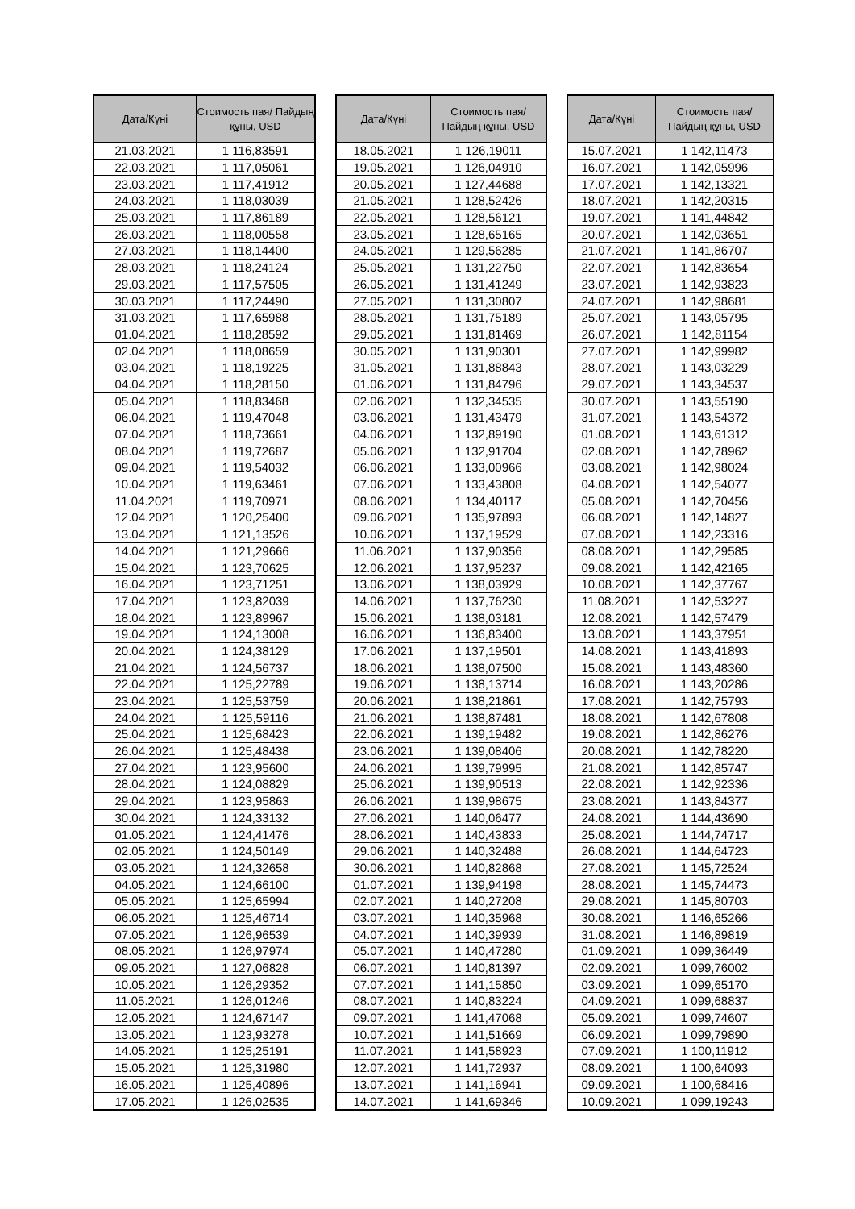| Дата/Күні | Стоимость пая/ Пайдың құны, USD |
| --- | --- |
| 21.03.2021 | 1 116,83591 |
| 22.03.2021 | 1 117,05061 |
| 23.03.2021 | 1 117,41912 |
| 24.03.2021 | 1 118,03039 |
| 25.03.2021 | 1 117,86189 |
| 26.03.2021 | 1 118,00558 |
| 27.03.2021 | 1 118,14400 |
| 28.03.2021 | 1 118,24124 |
| 29.03.2021 | 1 117,57505 |
| 30.03.2021 | 1 117,24490 |
| 31.03.2021 | 1 117,65988 |
| 01.04.2021 | 1 118,28592 |
| 02.04.2021 | 1 118,08659 |
| 03.04.2021 | 1 118,19225 |
| 04.04.2021 | 1 118,28150 |
| 05.04.2021 | 1 118,83468 |
| 06.04.2021 | 1 119,47048 |
| 07.04.2021 | 1 118,73661 |
| 08.04.2021 | 1 119,72687 |
| 09.04.2021 | 1 119,54032 |
| 10.04.2021 | 1 119,63461 |
| 11.04.2021 | 1 119,70971 |
| 12.04.2021 | 1 120,25400 |
| 13.04.2021 | 1 121,13526 |
| 14.04.2021 | 1 121,29666 |
| 15.04.2021 | 1 123,70625 |
| 16.04.2021 | 1 123,71251 |
| 17.04.2021 | 1 123,82039 |
| 18.04.2021 | 1 123,89967 |
| 19.04.2021 | 1 124,13008 |
| 20.04.2021 | 1 124,38129 |
| 21.04.2021 | 1 124,56737 |
| 22.04.2021 | 1 125,22789 |
| 23.04.2021 | 1 125,53759 |
| 24.04.2021 | 1 125,59116 |
| 25.04.2021 | 1 125,68423 |
| 26.04.2021 | 1 125,48438 |
| 27.04.2021 | 1 123,95600 |
| 28.04.2021 | 1 124,08829 |
| 29.04.2021 | 1 123,95863 |
| 30.04.2021 | 1 124,33132 |
| 01.05.2021 | 1 124,41476 |
| 02.05.2021 | 1 124,50149 |
| 03.05.2021 | 1 124,32658 |
| 04.05.2021 | 1 124,66100 |
| 05.05.2021 | 1 125,65994 |
| 06.05.2021 | 1 125,46714 |
| 07.05.2021 | 1 126,96539 |
| 08.05.2021 | 1 126,97974 |
| 09.05.2021 | 1 127,06828 |
| 10.05.2021 | 1 126,29352 |
| 11.05.2021 | 1 126,01246 |
| 12.05.2021 | 1 124,67147 |
| 13.05.2021 | 1 123,93278 |
| 14.05.2021 | 1 125,25191 |
| 15.05.2021 | 1 125,31980 |
| 16.05.2021 | 1 125,40896 |
| 17.05.2021 | 1 126,02535 |
| Дата/Күні | Стоимость пая/ Пайдың құны, USD |
| --- | --- |
| 18.05.2021 | 1 126,19011 |
| 19.05.2021 | 1 126,04910 |
| 20.05.2021 | 1 127,44688 |
| 21.05.2021 | 1 128,52426 |
| 22.05.2021 | 1 128,56121 |
| 23.05.2021 | 1 128,65165 |
| 24.05.2021 | 1 129,56285 |
| 25.05.2021 | 1 131,22750 |
| 26.05.2021 | 1 131,41249 |
| 27.05.2021 | 1 131,30807 |
| 28.05.2021 | 1 131,75189 |
| 29.05.2021 | 1 131,81469 |
| 30.05.2021 | 1 131,90301 |
| 31.05.2021 | 1 131,88843 |
| 01.06.2021 | 1 131,84796 |
| 02.06.2021 | 1 132,34535 |
| 03.06.2021 | 1 131,43479 |
| 04.06.2021 | 1 132,89190 |
| 05.06.2021 | 1 132,91704 |
| 06.06.2021 | 1 133,00966 |
| 07.06.2021 | 1 133,43808 |
| 08.06.2021 | 1 134,40117 |
| 09.06.2021 | 1 135,97893 |
| 10.06.2021 | 1 137,19529 |
| 11.06.2021 | 1 137,90356 |
| 12.06.2021 | 1 137,95237 |
| 13.06.2021 | 1 138,03929 |
| 14.06.2021 | 1 137,76230 |
| 15.06.2021 | 1 138,03181 |
| 16.06.2021 | 1 136,83400 |
| 17.06.2021 | 1 137,19501 |
| 18.06.2021 | 1 138,07500 |
| 19.06.2021 | 1 138,13714 |
| 20.06.2021 | 1 138,21861 |
| 21.06.2021 | 1 138,87481 |
| 22.06.2021 | 1 139,19482 |
| 23.06.2021 | 1 139,08406 |
| 24.06.2021 | 1 139,79995 |
| 25.06.2021 | 1 139,90513 |
| 26.06.2021 | 1 139,98675 |
| 27.06.2021 | 1 140,06477 |
| 28.06.2021 | 1 140,43833 |
| 29.06.2021 | 1 140,32488 |
| 30.06.2021 | 1 140,82868 |
| 01.07.2021 | 1 139,94198 |
| 02.07.2021 | 1 140,27208 |
| 03.07.2021 | 1 140,35968 |
| 04.07.2021 | 1 140,39939 |
| 05.07.2021 | 1 140,47280 |
| 06.07.2021 | 1 140,81397 |
| 07.07.2021 | 1 141,15850 |
| 08.07.2021 | 1 140,83224 |
| 09.07.2021 | 1 141,47068 |
| 10.07.2021 | 1 141,51669 |
| 11.07.2021 | 1 141,58923 |
| 12.07.2021 | 1 141,72937 |
| 13.07.2021 | 1 141,16941 |
| 14.07.2021 | 1 141,69346 |
| Дата/Күні | Стоимость пая/ Пайдың құны, USD |
| --- | --- |
| 15.07.2021 | 1 142,11473 |
| 16.07.2021 | 1 142,05996 |
| 17.07.2021 | 1 142,13321 |
| 18.07.2021 | 1 142,20315 |
| 19.07.2021 | 1 141,44842 |
| 20.07.2021 | 1 142,03651 |
| 21.07.2021 | 1 141,86707 |
| 22.07.2021 | 1 142,83654 |
| 23.07.2021 | 1 142,93823 |
| 24.07.2021 | 1 142,98681 |
| 25.07.2021 | 1 143,05795 |
| 26.07.2021 | 1 142,81154 |
| 27.07.2021 | 1 142,99982 |
| 28.07.2021 | 1 143,03229 |
| 29.07.2021 | 1 143,34537 |
| 30.07.2021 | 1 143,55190 |
| 31.07.2021 | 1 143,54372 |
| 01.08.2021 | 1 143,61312 |
| 02.08.2021 | 1 142,78962 |
| 03.08.2021 | 1 142,98024 |
| 04.08.2021 | 1 142,54077 |
| 05.08.2021 | 1 142,70456 |
| 06.08.2021 | 1 142,14827 |
| 07.08.2021 | 1 142,23316 |
| 08.08.2021 | 1 142,29585 |
| 09.08.2021 | 1 142,42165 |
| 10.08.2021 | 1 142,37767 |
| 11.08.2021 | 1 142,53227 |
| 12.08.2021 | 1 142,57479 |
| 13.08.2021 | 1 143,37951 |
| 14.08.2021 | 1 143,41893 |
| 15.08.2021 | 1 143,48360 |
| 16.08.2021 | 1 143,20286 |
| 17.08.2021 | 1 142,75793 |
| 18.08.2021 | 1 142,67808 |
| 19.08.2021 | 1 142,86276 |
| 20.08.2021 | 1 142,78220 |
| 21.08.2021 | 1 142,85747 |
| 22.08.2021 | 1 142,92336 |
| 23.08.2021 | 1 143,84377 |
| 24.08.2021 | 1 144,43690 |
| 25.08.2021 | 1 144,74717 |
| 26.08.2021 | 1 144,64723 |
| 27.08.2021 | 1 145,72524 |
| 28.08.2021 | 1 145,74473 |
| 29.08.2021 | 1 145,80703 |
| 30.08.2021 | 1 146,65266 |
| 31.08.2021 | 1 146,89819 |
| 01.09.2021 | 1 099,36449 |
| 02.09.2021 | 1 099,76002 |
| 03.09.2021 | 1 099,65170 |
| 04.09.2021 | 1 099,68837 |
| 05.09.2021 | 1 099,74607 |
| 06.09.2021 | 1 099,79890 |
| 07.09.2021 | 1 100,11912 |
| 08.09.2021 | 1 100,64093 |
| 09.09.2021 | 1 100,68416 |
| 10.09.2021 | 1 099,19243 |